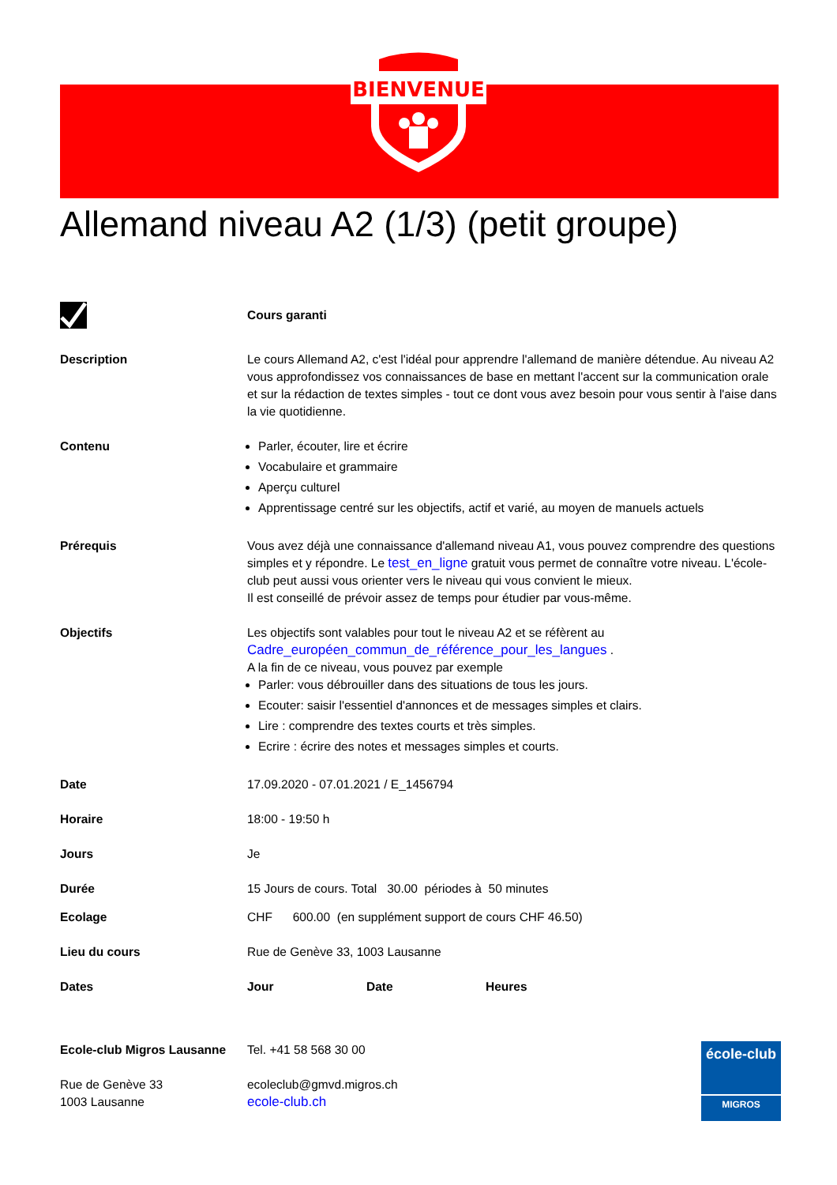BIENVENUE
Allemand niveau A2 (1/3) (petit groupe)
Cours garanti
Description Le cours Allemand A2, c'est l'idéal pour apprendre l'allemand de manière détendue. Au niveau A2 vous approfondissez vos connaissances de base en mettant l'accent sur la communication orale et sur la rédaction de textes simples - tout ce dont vous avez besoin pour vous sentir à l'aise dans la vie quotidienne.
Contenu Parler, écouter, lire et écrire
Vocabulaire et grammaire
Aperçu culturel
Apprentissage centré sur les objectifs, actif et varié, au moyen de manuels actuels
Prérequis Vous avez déjà une connaissance d'allemand niveau A1, vous pouvez comprendre des questions simples et y répondre. Le test_en_ligne gratuit vous permet de connaître votre niveau. L'école-club peut aussi vous orienter vers le niveau qui vous convient le mieux.
Il est conseillé de prévoir assez de temps pour étudier par vous-même.
Objectifs Les objectifs sont valables pour tout le niveau A2 et se réfèrent au
Cadre_européen_commun_de_référence_pour_les_langues .
A la fin de ce niveau, vous pouvez par exemple
Parler: vous débrouiller dans des situations de tous les jours.
Ecouter: saisir l'essentiel d'annonces et de messages simples et clairs.
Lire : comprendre des textes courts et très simples.
Ecrire : écrire des notes et messages simples et courts.
Date 17.09.2020 - 07.01.2021 / E_1456794
Horaire 18:00 - 19:50 h
Jours Je
Durée 15 Jours de cours. Total 30.00 périodes à 50 minutes
Ecolage CHF 600.00 (en supplément support de cours CHF 46.50)
Lieu du cours Rue de Genève 33, 1003 Lausanne
Dates Jour Date Heures
Ecole-club Migros Lausanne
Rue de Genève 33
1003 Lausanne
Tel. +41 58 568 30 00
ecoleclub@gmvd.migros.ch
ecole-club.ch
école-club
MIGROS